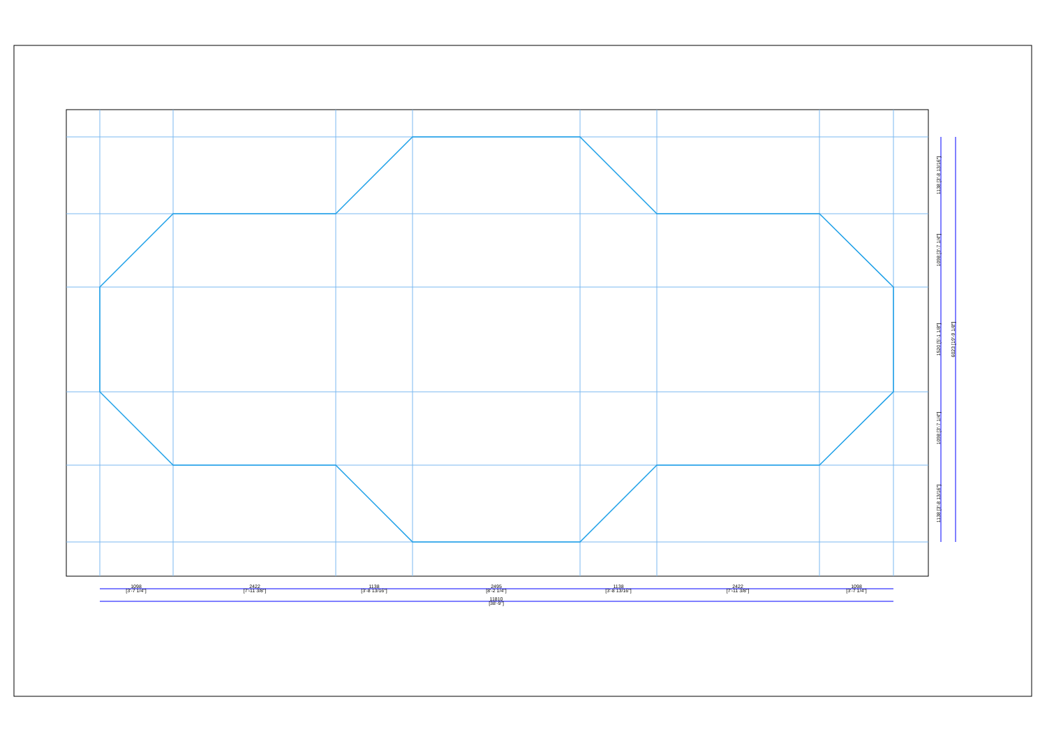1098
[3'-7 1/4"]
2422
[7'-11 3/8"]
1138
[3'-8 13/16"]
2495
[8'-2 1/4"]
1138
[3'-8 13/16"]
2422
[7'-11 3/8"]
1098
[3'-7 1/4"]
11810
[38'-9"]
1138 [3'-8 13/16"]
1098 [3'-7 1/4"]
1520 [5'-1 1/8"]
1098 [3'-7 1/4"]
1138 [3'-8 13/16"]
6023 [19'-9 1/8"]